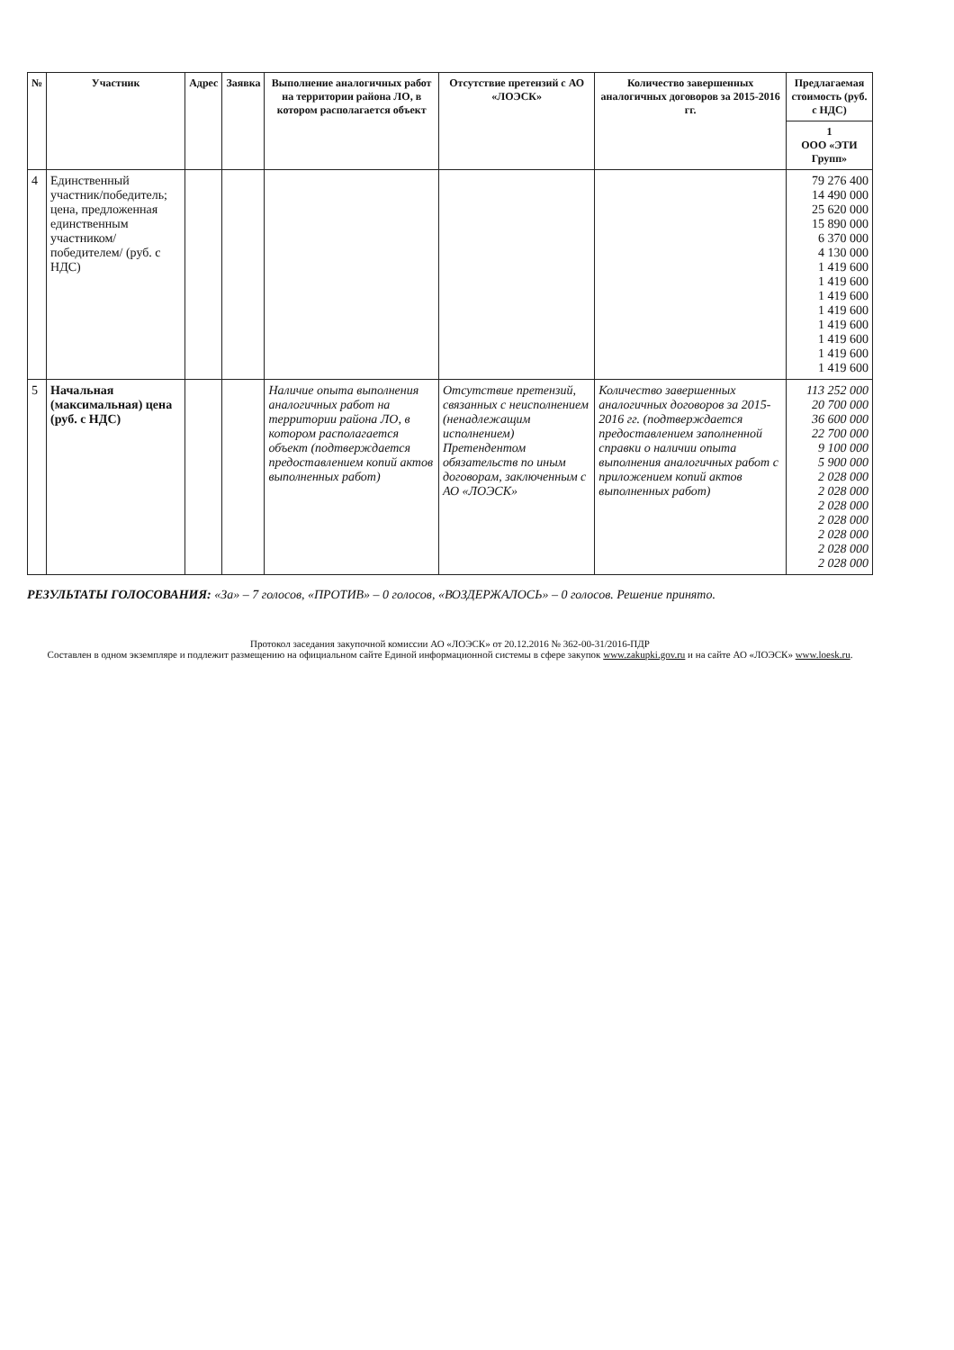| № | Участник | Адрес | Заявка | Выполнение аналогичных работ на территории района ЛО, в котором располагается объект | Отсутствие претензий с АО «ЛОЭСК» | Количество завершенных аналогичных договоров за 2015-2016 гг. | Предлагаемая стоимость (руб. с НДС) |
| --- | --- | --- | --- | --- | --- | --- | --- |
| | | | | | | | 1 ООО «ЭТИ Групп» |
| 4 | Единственный участник/победитель; цена, предложенная единственным участником/победителем/ (руб. с НДС) | | | | | | 79 276 400 14 490 000 25 620 000 15 890 000 6 370 000 4 130 000 1 419 600 1 419 600 1 419 600 1 419 600 1 419 600 1 419 600 1 419 600 1 419 600 |
| 5 | Начальная (максимальная) цена (руб. с НДС) | | | Наличие опыта выполнения аналогичных работ на территории района ЛО, в котором располагается объект (подтверждается предоставлением копий актов выполненных работ) | Отсутствие претензий, связанных с неисполнением (ненадлежащим исполнением) Претендентом обязательств по иным договорам, заключенным с АО «ЛОЭСК» | Количество завершенных аналогичных договоров за 2015-2016 гг. (подтверждается предоставлением заполненной справки о наличии опыта выполнения аналогичных работ с приложением копий актов выполненных работ) | 113 252 000 20 700 000 36 600 000 22 700 000 9 100 000 5 900 000 2 028 000 2 028 000 2 028 000 2 028 000 2 028 000 2 028 000 2 028 000 |
РЕЗУЛЬТАТЫ ГОЛОСОВАНИЯ: «За» – 7 голосов, «ПРОТИВ» – 0 голосов, «ВОЗДЕРЖАЛОСЬ» – 0 голосов. Решение принято.
Протокол заседания закупочной комиссии АО «ЛОЭСК» от 20.12.2016 № 362-00-31/2016-ПДР
Составлен в одном экземпляре и подлежит размещению на официальном сайте Единой информационной системы в сфере закупок www.zakupki.gov.ru и на сайте АО «ЛОЭСК» www.loesk.ru.